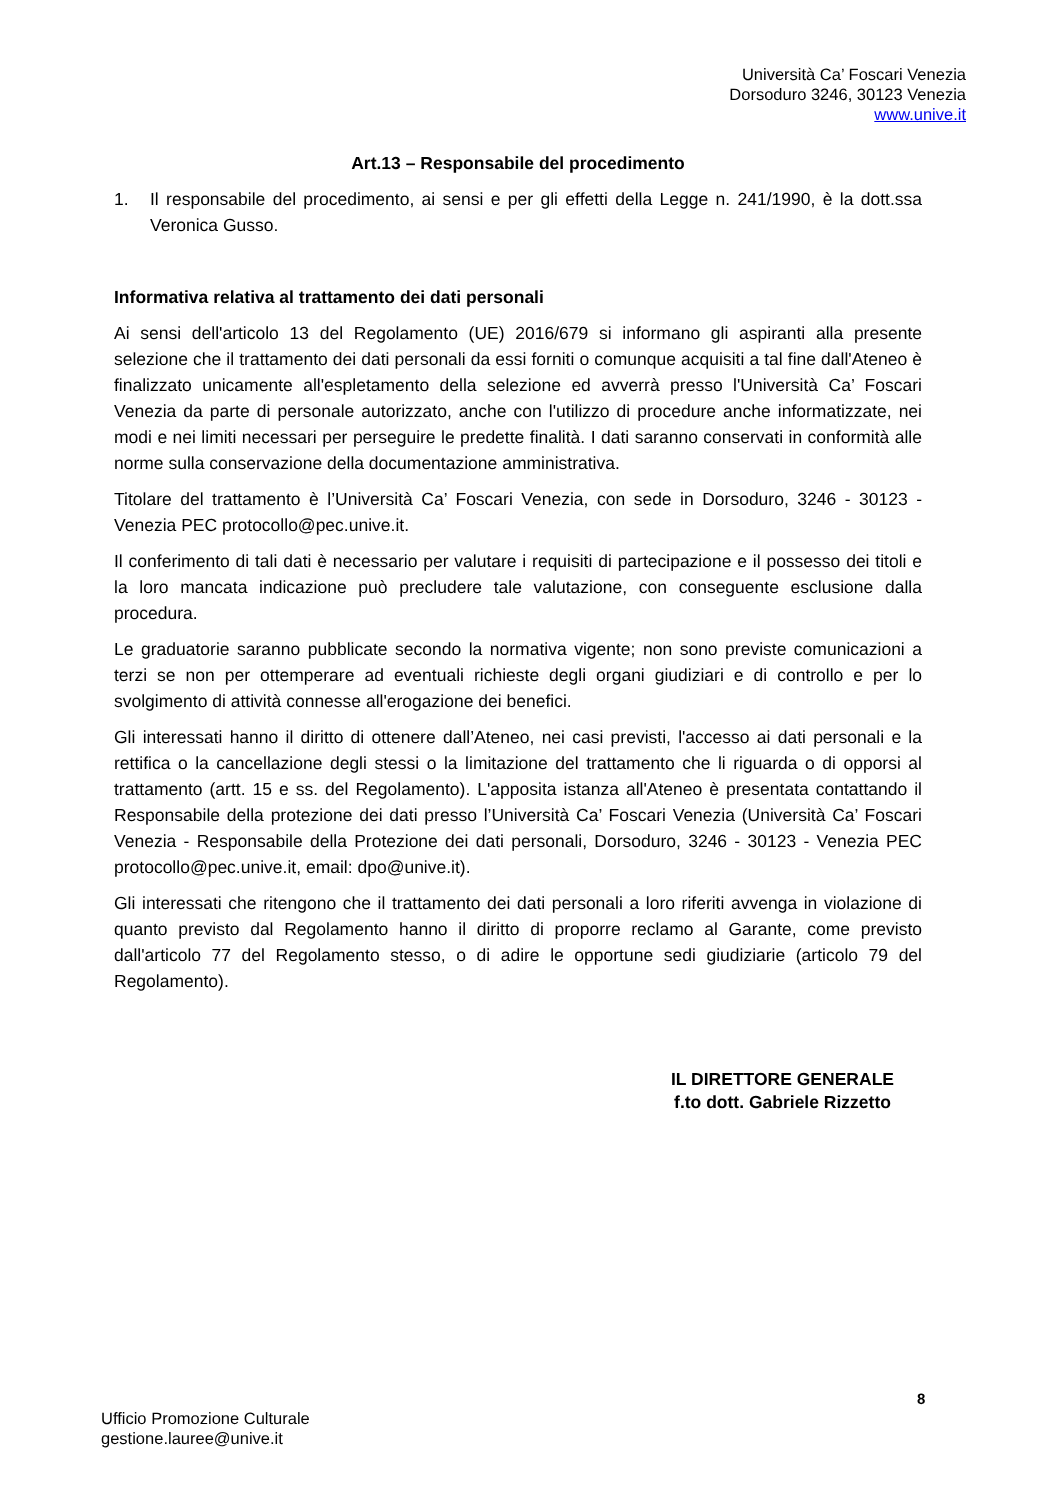Università Ca’ Foscari Venezia
Dorsoduro 3246, 30123 Venezia
www.unive.it
Art.13 – Responsabile del procedimento
1. Il responsabile del procedimento, ai sensi e per gli effetti della Legge n. 241/1990, è la dott.ssa Veronica Gusso.
Informativa relativa al trattamento dei dati personali
Ai sensi dell'articolo 13 del Regolamento (UE) 2016/679 si informano gli aspiranti alla presente selezione che il trattamento dei dati personali da essi forniti o comunque acquisiti a tal fine dall'Ateneo è finalizzato unicamente all'espletamento della selezione ed avverrà presso l'Università Ca’ Foscari Venezia da parte di personale autorizzato, anche con l'utilizzo di procedure anche informatizzate, nei modi e nei limiti necessari per perseguire le predette finalità. I dati saranno conservati in conformità alle norme sulla conservazione della documentazione amministrativa.
Titolare del trattamento è l’Università Ca’ Foscari Venezia, con sede in Dorsoduro, 3246 - 30123 - Venezia PEC protocollo@pec.unive.it.
Il conferimento di tali dati è necessario per valutare i requisiti di partecipazione e il possesso dei titoli e la loro mancata indicazione può precludere tale valutazione, con conseguente esclusione dalla procedura.
Le graduatorie saranno pubblicate secondo la normativa vigente; non sono previste comunicazioni a terzi se non per ottemperare ad eventuali richieste degli organi giudiziari e di controllo e per lo svolgimento di attività connesse all'erogazione dei benefici.
Gli interessati hanno il diritto di ottenere dall’Ateneo, nei casi previsti, l'accesso ai dati personali e la rettifica o la cancellazione degli stessi o la limitazione del trattamento che li riguarda o di opporsi al trattamento (artt. 15 e ss. del Regolamento). L'apposita istanza all'Ateneo è presentata contattando il Responsabile della protezione dei dati presso l’Università Ca’ Foscari Venezia (Università Ca’ Foscari Venezia - Responsabile della Protezione dei dati personali, Dorsoduro, 3246 - 30123 - Venezia PEC protocollo@pec.unive.it, email: dpo@unive.it).
Gli interessati che ritengono che il trattamento dei dati personali a loro riferiti avvenga in violazione di quanto previsto dal Regolamento hanno il diritto di proporre reclamo al Garante, come previsto dall'articolo 77 del Regolamento stesso, o di adire le opportune sedi giudiziarie (articolo 79 del Regolamento).
IL DIRETTORE GENERALE
f.to dott. Gabriele Rizzetto
8
Ufficio Promozione Culturale
gestione.lauree@unive.it